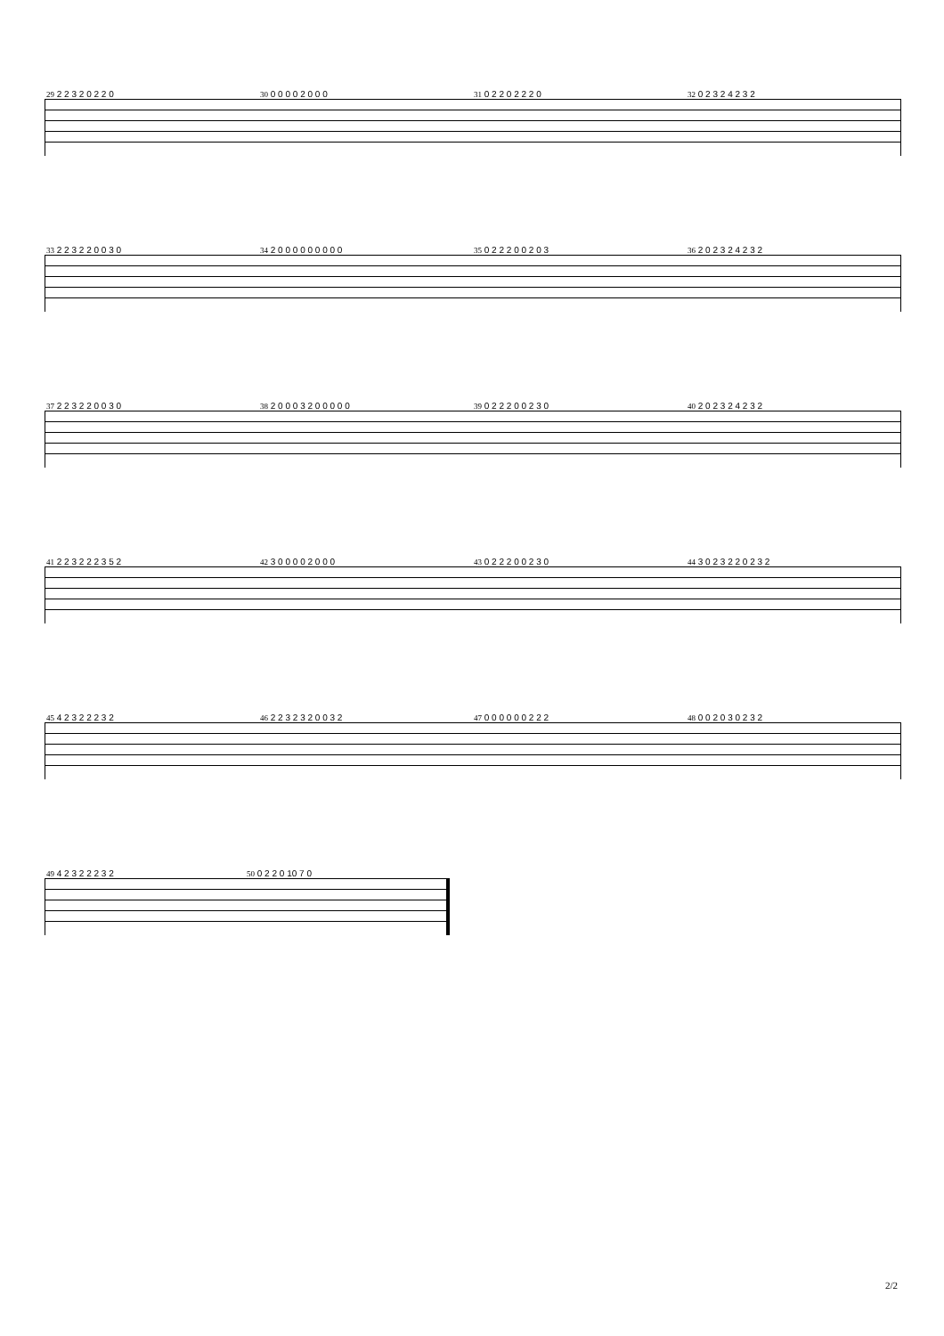29 2 2 3 2 0 2 2 0 30 0 0 0 0 2 0 0 0 31 0 2 2 0 2 2 2 0 32 0 2 3 2 4 2 3 2
33 2 2 3 2 2 0 0 3 0 34 2 0 0 0 0 0 0 0 0 0 35 0 2 2 2 0 0 2 0 3 36 2 0 2 3 2 4 2 3 2
37 2 2 3 2 2 0 0 3 0 38 2 0 0 0 3 2 0 0 0 0 0 39 0 2 2 2 0 0 2 3 0 40 2 0 2 3 2 4 2 3 2
41 2 2 3 2 2 2 3 5 2 42 3 0 0 0 0 2 0 0 0 43 0 2 2 2 0 0 2 3 0 44 3 0 2 3 2 2 0 2 3 2
45 4 2 3 2 2 2 3 2 46 2 2 3 2 3 2 0 0 3 2 47 0 0 0 0 0 0 2 2 2 48 0 0 2 0 3 0 2 3 2
49 4 2 3 2 2 2 3 2 50 0 2 2 0 10 7 0
2/2